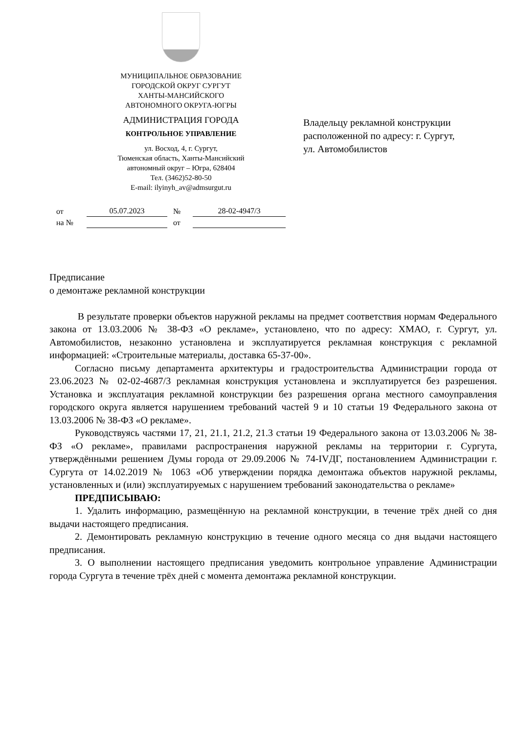МУНИЦИПАЛЬНОЕ ОБРАЗОВАНИЕ
ГОРОДСКОЙ ОКРУГ СУРГУТ
ХАНТЫ-МАНСИЙСКОГО
АВТОНОМНОГО ОКРУГА-ЮГРЫ
АДМИНИСТРАЦИЯ ГОРОДА
КОНТРОЛЬНОЕ УПРАВЛЕНИЕ
ул. Восход, 4, г. Сургут,
Тюменская область, Ханты-Мансийский
автономный округ – Югра, 628404
Тел. (3462)52-80-50
E-mail: ilyinyh_av@admsurgut.ru
Владельцу рекламной конструкции
расположенной по адресу: г. Сургут,
ул. Автомобилистов
от 05.07.2023 № 28-02-4947/3
на № от
Предписание
о демонтаже рекламной конструкции
В результате проверки объектов наружной рекламы на предмет соответствия нормам Федерального закона от 13.03.2006 № 38-ФЗ «О рекламе», установлено, что по адресу: ХМАО, г. Сургут, ул. Автомобилистов, незаконно установлена и эксплуатируется рекламная конструкция с рекламной информацией: «Строительные материалы, доставка 65-37-00».
Согласно письму департамента архитектуры и градостроительства Администрации города от 23.06.2023 № 02-02-4687/3 рекламная конструкция установлена и эксплуатируется без разрешения. Установка и эксплуатация рекламной конструкции без разрешения органа местного самоуправления городского округа является нарушением требований частей 9 и 10 статьи 19 Федерального закона от 13.03.2006 № 38-ФЗ «О рекламе».
Руководствуясь частями 17, 21, 21.1, 21.2, 21.3 статьи 19 Федерального закона от 13.03.2006 № 38-ФЗ «О рекламе», правилами распространения наружной рекламы на территории г. Сургута, утверждёнными решением Думы города от 29.09.2006 № 74-IVДГ, постановлением Администрации г. Сургута от 14.02.2019 № 1063 «Об утверждении порядка демонтажа объектов наружной рекламы, установленных и (или) эксплуатируемых с нарушением требований законодательства о рекламе»
ПРЕДПИСЫВАЮ:
1. Удалить информацию, размещённую на рекламной конструкции, в течение трёх дней со дня выдачи настоящего предписания.
2. Демонтировать рекламную конструкцию в течение одного месяца со дня выдачи настоящего предписания.
3. О выполнении настоящего предписания уведомить контрольное управление Администрации города Сургута в течение трёх дней с момента демонтажа рекламной конструкции.